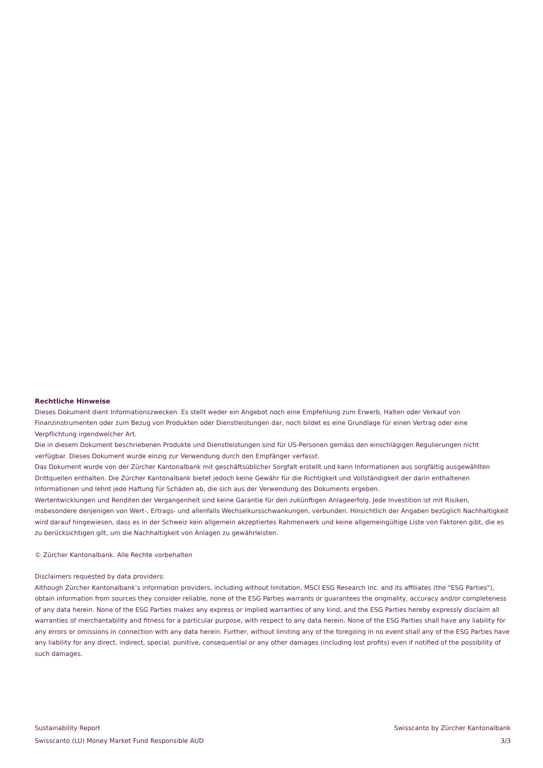Rechtliche Hinweise
Dieses Dokument dient Informationszwecken. Es stellt weder ein Angebot noch eine Empfehlung zum Erwerb, Halten oder Verkauf von Finanzinstrumenten oder zum Bezug von Produkten oder Dienstleistungen dar, noch bildet es eine Grundlage für einen Vertrag oder eine Verpflichtung irgendwelcher Art.
Die in diesem Dokument beschriebenen Produkte und Dienstleistungen sind für US-Personen gemäss den einschlägigen Regulierungen nicht verfügbar. Dieses Dokument wurde einzig zur Verwendung durch den Empfänger verfasst.
Das Dokument wurde von der Zürcher Kantonalbank mit geschäftsüblicher Sorgfalt erstellt und kann Informationen aus sorgfältig ausgewählten Drittquellen enthalten. Die Zürcher Kantonalbank bietet jedoch keine Gewähr für die Richtigkeit und Vollständigkeit der darin enthaltenen Informationen und lehnt jede Haftung für Schäden ab, die sich aus der Verwendung des Dokuments ergeben.
Wertentwicklungen und Renditen der Vergangenheit sind keine Garantie für den zukünftigen Anlageerfolg. Jede Investition ist mit Risiken, insbesondere denjenigen von Wert-, Ertrags- und allenfalls Wechselkursschwankungen, verbunden. Hinsichtlich der Angaben bezüglich Nachhaltigkeit wird darauf hingewiesen, dass es in der Schweiz kein allgemein akzeptiertes Rahmenwerk und keine allgemeingültige Liste von Faktoren gibt, die es zu berücksichtigen gilt, um die Nachhaltigkeit von Anlagen zu gewährleisten.
© Zürcher Kantonalbank. Alle Rechte vorbehalten
Disclaimers requested by data providers:
Although Zürcher Kantonalbank’s information providers, including without limitation, MSCI ESG Research Inc. and its affiliates (the "ESG Parties"), obtain information from sources they consider reliable, none of the ESG Parties warrants or guarantees the originality, accuracy and/or completeness of any data herein. None of the ESG Parties makes any express or implied warranties of any kind, and the ESG Parties hereby expressly disclaim all warranties of merchantability and fitness for a particular purpose, with respect to any data herein. None of the ESG Parties shall have any liability for any errors or omissions in connection with any data herein. Further, without limiting any of the foregoing in no event shall any of the ESG Parties have any liability for any direct, indirect, special, punitive, consequential or any other damages (including lost profits) even if notified of the possibility of such damages.
Sustainability Report
Swisscanto (LU) Money Market Fund Responsible AUD
Swisscanto by Zürcher Kantonalbank
3/3